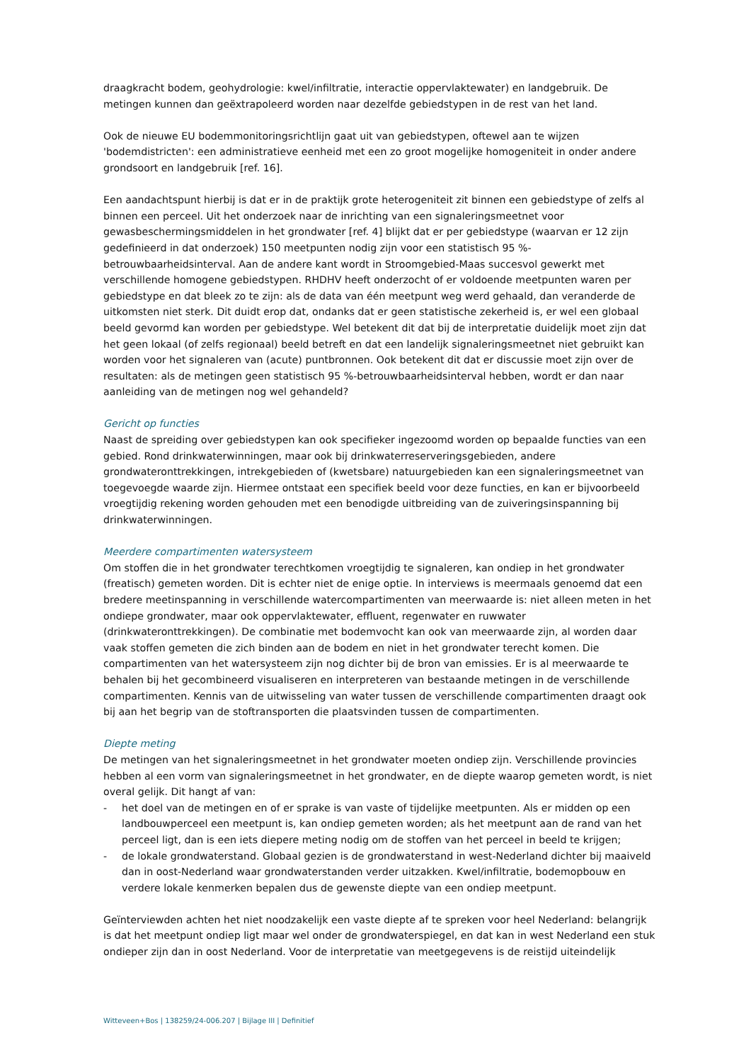draagkracht bodem, geohydrologie: kwel/infiltratie, interactie oppervlaktewater) en landgebruik. De metingen kunnen dan geëxtrapoleerd worden naar dezelfde gebiedstypen in de rest van het land.
Ook de nieuwe EU bodemmonitoringsrichtlijn gaat uit van gebiedstypen, oftewel aan te wijzen 'bodemdistricten': een administratieve eenheid met een zo groot mogelijke homogeniteit in onder andere grondsoort en landgebruik [ref. 16].
Een aandachtspunt hierbij is dat er in de praktijk grote heterogeniteit zit binnen een gebiedstype of zelfs al binnen een perceel. Uit het onderzoek naar de inrichting van een signaleringsmeetnet voor gewasbeschermingsmiddelen in het grondwater [ref. 4] blijkt dat er per gebiedstype (waarvan er 12 zijn gedefinieerd in dat onderzoek) 150 meetpunten nodig zijn voor een statistisch 95 %-betrouwbaarheidsinterval. Aan de andere kant wordt in Stroomgebied-Maas succesvol gewerkt met verschillende homogene gebiedstypen. RHDHV heeft onderzocht of er voldoende meetpunten waren per gebiedstype en dat bleek zo te zijn: als de data van één meetpunt weg werd gehaald, dan veranderde de uitkomsten niet sterk. Dit duidt erop dat, ondanks dat er geen statistische zekerheid is, er wel een globaal beeld gevormd kan worden per gebiedstype. Wel betekent dit dat bij de interpretatie duidelijk moet zijn dat het geen lokaal (of zelfs regionaal) beeld betreft en dat een landelijk signaleringsmeetnet niet gebruikt kan worden voor het signaleren van (acute) puntbronnen. Ook betekent dit dat er discussie moet zijn over de resultaten: als de metingen geen statistisch 95 %-betrouwbaarheidsinterval hebben, wordt er dan naar aanleiding van de metingen nog wel gehandeld?
Gericht op functies
Naast de spreiding over gebiedstypen kan ook specifieker ingezoomd worden op bepaalde functies van een gebied. Rond drinkwaterwinningen, maar ook bij drinkwaterreserveringsgebieden, andere grondwateronttrekkingen, intrekgebieden of (kwetsbare) natuurgebieden kan een signaleringsmeetnet van toegevoegde waarde zijn. Hiermee ontstaat een specifiek beeld voor deze functies, en kan er bijvoorbeeld vroegtijdig rekening worden gehouden met een benodigde uitbreiding van de zuiveringsinspanning bij drinkwaterwinningen.
Meerdere compartimenten watersysteem
Om stoffen die in het grondwater terechtkomen vroegtijdig te signaleren, kan ondiep in het grondwater (freatisch) gemeten worden. Dit is echter niet de enige optie. In interviews is meermaals genoemd dat een bredere meetinspanning in verschillende watercompartimenten van meerwaarde is: niet alleen meten in het ondiepe grondwater, maar ook oppervlaktewater, effluent, regenwater en ruwwater (drinkwateronttrekkingen). De combinatie met bodemvocht kan ook van meerwaarde zijn, al worden daar vaak stoffen gemeten die zich binden aan de bodem en niet in het grondwater terecht komen. Die compartimenten van het watersysteem zijn nog dichter bij de bron van emissies. Er is al meerwaarde te behalen bij het gecombineerd visualiseren en interpreteren van bestaande metingen in de verschillende compartimenten. Kennis van de uitwisseling van water tussen de verschillende compartimenten draagt ook bij aan het begrip van de stoftransporten die plaatsvinden tussen de compartimenten.
Diepte meting
De metingen van het signaleringsmeetnet in het grondwater moeten ondiep zijn. Verschillende provincies hebben al een vorm van signaleringsmeetnet in het grondwater, en de diepte waarop gemeten wordt, is niet overal gelijk. Dit hangt af van:
- het doel van de metingen en of er sprake is van vaste of tijdelijke meetpunten. Als er midden op een landbouwperceel een meetpunt is, kan ondiep gemeten worden; als het meetpunt aan de rand van het perceel ligt, dan is een iets diepere meting nodig om de stoffen van het perceel in beeld te krijgen;
- de lokale grondwaterstand. Globaal gezien is de grondwaterstand in west-Nederland dichter bij maaiveld dan in oost-Nederland waar grondwaterstanden verder uitzakken. Kwel/infiltratie, bodemopbouw en verdere lokale kenmerken bepalen dus de gewenste diepte van een ondiep meetpunt.
Geïnterviewden achten het niet noodzakelijk een vaste diepte af te spreken voor heel Nederland: belangrijk is dat het meetpunt ondiep ligt maar wel onder de grondwaterspiegel, en dat kan in west Nederland een stuk ondieper zijn dan in oost Nederland. Voor de interpretatie van meetgegevens is de reistijd uiteindelijk
Witteveen+Bos | 138259/24-006.207 | Bijlage III | Definitief